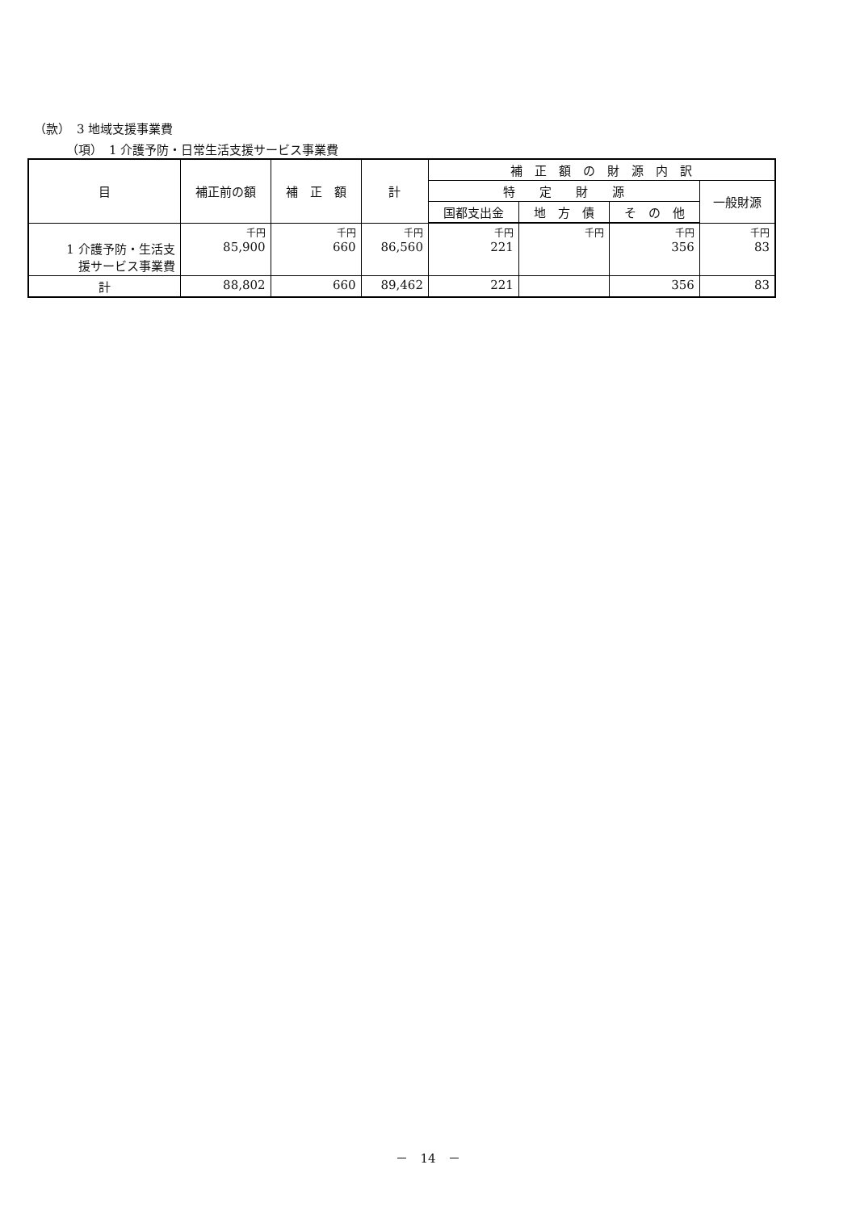（款）　3 地域支援事業費
（項）　1 介護予防・日常生活支援サービス事業費
| 目 | 補正前の額 | 補 正 額 | 計 | 補 正 額 の 財 源 内 訳 | | | |
| --- | --- | --- | --- | --- | --- | --- | --- |
| | | | | 特 定 財 源 | | | 一般財源 |
| | | | | 国都支出金 | 地 方 債 | そ の 他 | |
| 1 介護予防・生活支 援サービス事業費 | 千円 85,900 | 千円 660 | 千円 86,560 | 千円 221 | 千円 | 千円 356 | 千円 83 |
| 計 | 88,802 | 660 | 89,462 | 221 | | 356 | 83 |
－　14　－